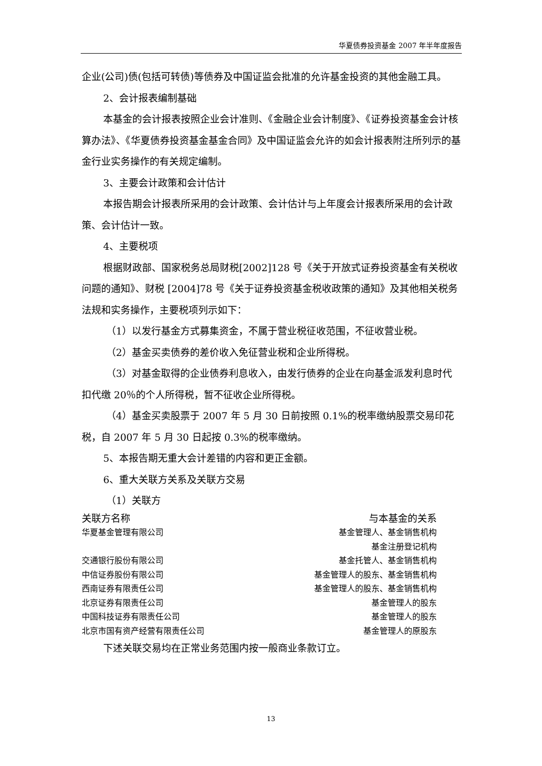华夏债券投资基金 2007 年半年度报告
企业(公司)债(包括可转债)等债券及中国证监会批准的允许基金投资的其他金融工具。
2、会计报表编制基础
本基金的会计报表按照企业会计准则、《金融企业会计制度》、《证券投资基金会计核算办法》、《华夏债券投资基金基金合同》及中国证监会允许的如会计报表附注所列示的基金行业实务操作的有关规定编制。
3、主要会计政策和会计估计
本报告期会计报表所采用的会计政策、会计估计与上年度会计报表所采用的会计政策、会计估计一致。
4、主要税项
根据财政部、国家税务总局财税[2002]128 号《关于开放式证券投资基金有关税收问题的通知》、财税 [2004]78 号《关于证券投资基金税收政策的通知》及其他相关税务法规和实务操作，主要税项列示如下：
（1）以发行基金方式募集资金，不属于营业税征收范围，不征收营业税。
（2）基金买卖债券的差价收入免征营业税和企业所得税。
（3）对基金取得的企业债券利息收入，由发行债券的企业在向基金派发利息时代扣代缴 20％的个人所得税，暂不征收企业所得税。
（4）基金买卖股票于 2007 年 5 月 30 日前按照 0.1%的税率缴纳股票交易印花税，自 2007 年 5 月 30 日起按 0.3%的税率缴纳。
5、本报告期无重大会计差错的内容和更正金额。
6、重大关联方关系及关联方交易
（1）关联方
| 关联方名称 | 与本基金的关系 |
| --- | --- |
| 华夏基金管理有限公司 | 基金管理人、基金销售机构 |
| | 基金注册登记机构 |
| 交通银行股份有限公司 | 基金托管人、基金销售机构 |
| 中信证券股份有限公司 | 基金管理人的股东、基金销售机构 |
| 西南证券有限责任公司 | 基金管理人的股东、基金销售机构 |
| 北京证券有限责任公司 | 基金管理人的股东 |
| 中国科技证券有限责任公司 | 基金管理人的股东 |
| 北京市国有资产经营有限责任公司 | 基金管理人的原股东 |
下述关联交易均在正常业务范围内按一般商业条款订立。
13